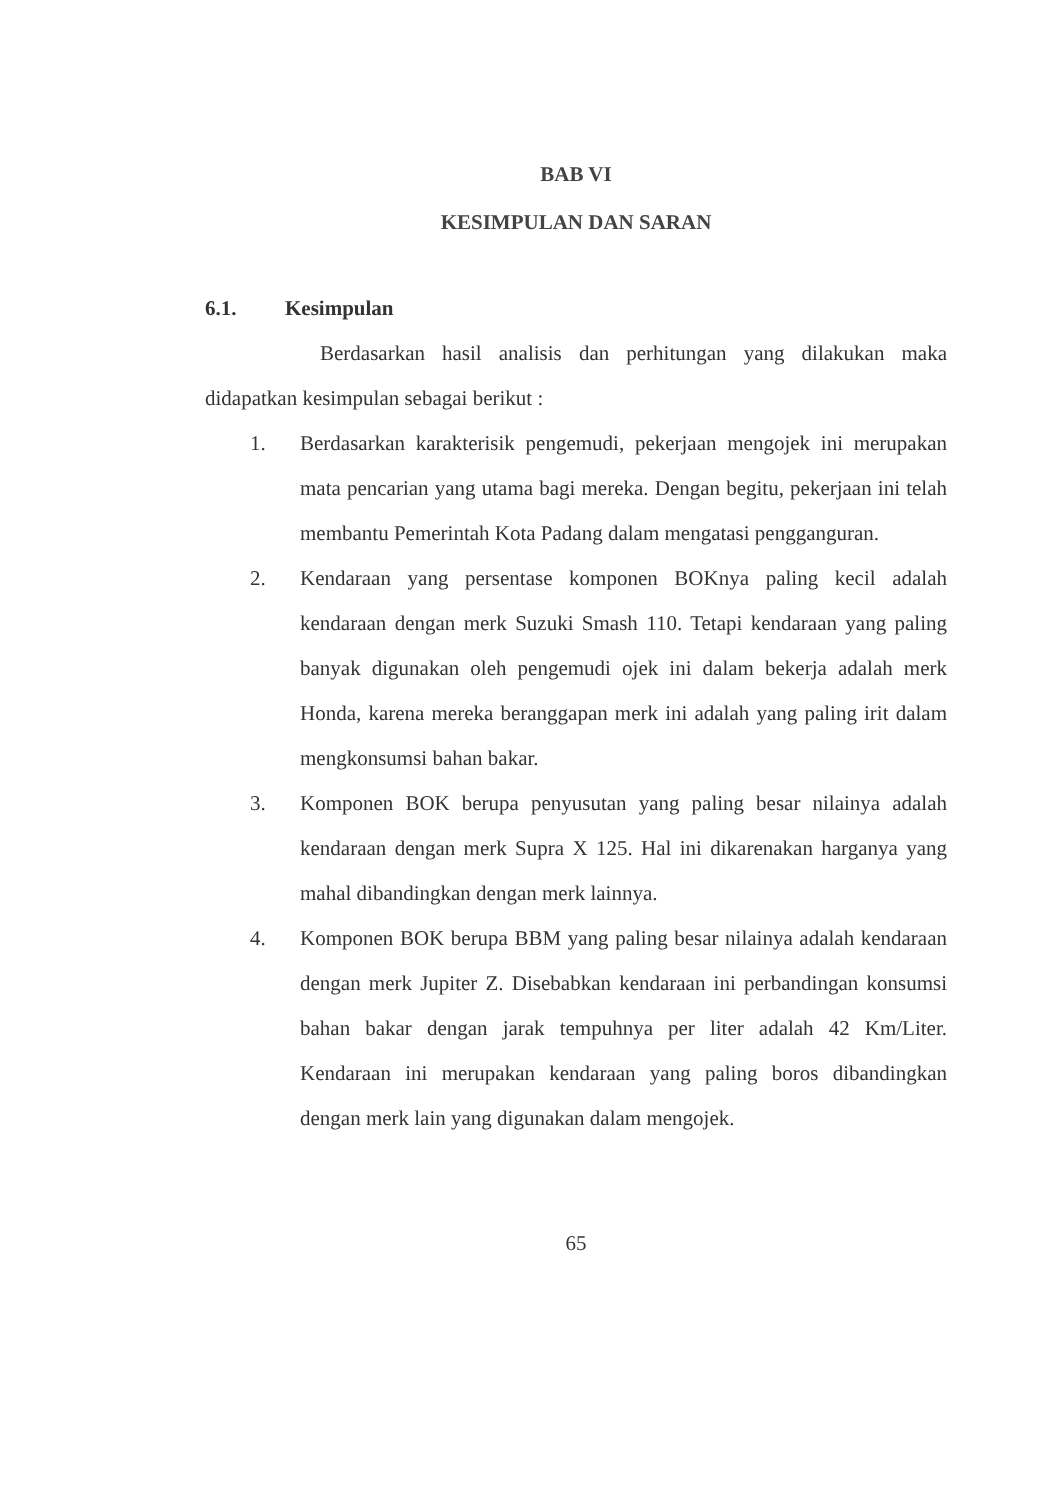BAB VI
KESIMPULAN DAN SARAN
6.1. Kesimpulan
Berdasarkan hasil analisis dan perhitungan yang dilakukan maka didapatkan kesimpulan sebagai berikut :
1. Berdasarkan karakterisik pengemudi, pekerjaan mengojek ini merupakan mata pencarian yang utama bagi mereka. Dengan begitu, pekerjaan ini telah membantu Pemerintah Kota Padang dalam mengatasi pengganguran.
2. Kendaraan yang persentase komponen BOKnya paling kecil adalah kendaraan dengan merk Suzuki Smash 110. Tetapi kendaraan yang paling banyak digunakan oleh pengemudi ojek ini dalam bekerja adalah merk Honda, karena mereka beranggapan merk ini adalah yang paling irit dalam mengkonsumsi bahan bakar.
3. Komponen BOK berupa penyusutan yang paling besar nilainya adalah kendaraan dengan merk Supra X 125. Hal ini dikarenakan harganya yang mahal dibandingkan dengan merk lainnya.
4. Komponen BOK berupa BBM yang paling besar nilainya adalah kendaraan dengan merk Jupiter Z. Disebabkan kendaraan ini perbandingan konsumsi bahan bakar dengan jarak tempuhnya per liter adalah 42 Km/Liter. Kendaraan ini merupakan kendaraan yang paling boros dibandingkan dengan merk lain yang digunakan dalam mengojek.
65